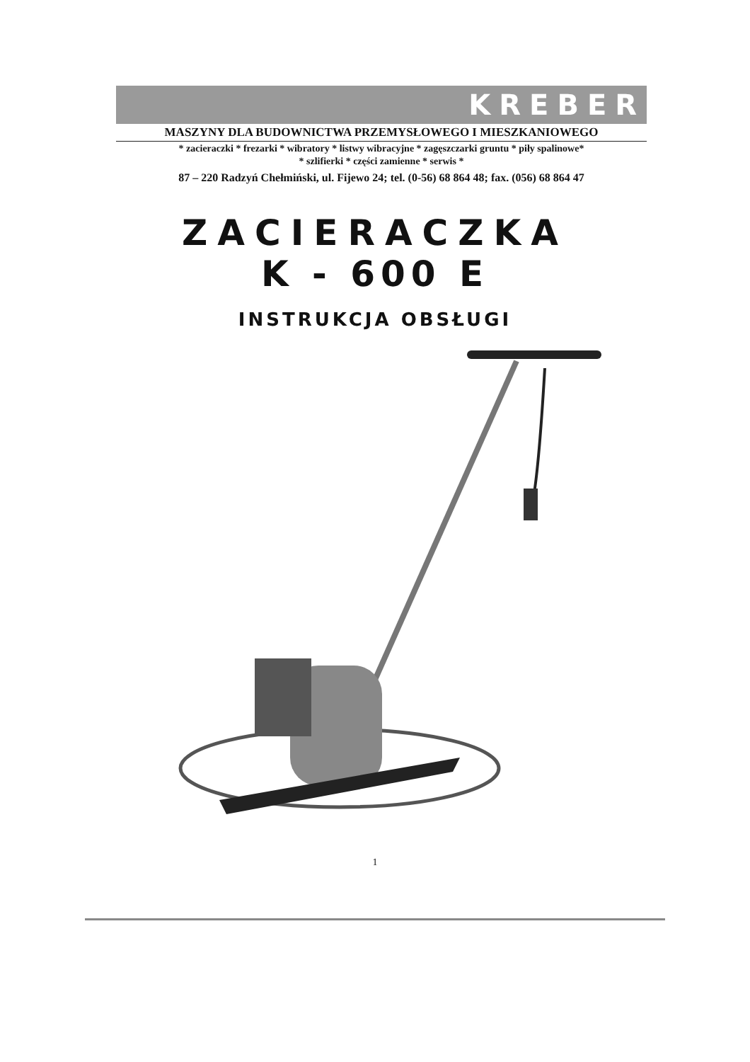KREBER
MASZYNY DLA BUDOWNICTWA PRZEMYSŁOWEGO I MIESZKANIOWEGO
* zacieraczki * frezarki * wibratory * listwy wibracyjne * zagęszczarki gruntu * piły spalinowe*
* szlifierki * części zamienne * serwis *
87 – 220 Radzyń Chełmiński, ul. Fijewo 24; tel. (0-56) 68 864 48; fax. (056) 68 864 47
ZACIERACZKA
K - 600 E
INSTRUKCJA OBSŁUGI
1